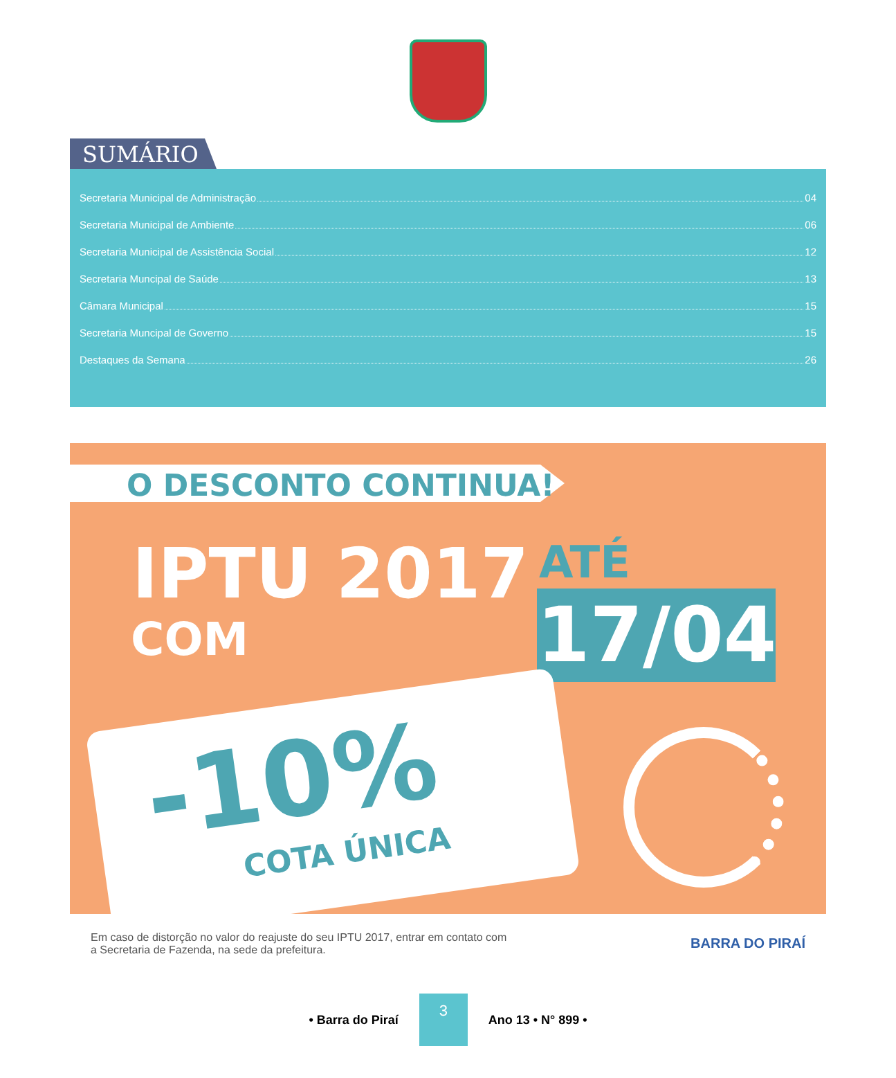SUMÁRIO
Secretaria Municipal de Administração 04
Secretaria Municipal de Ambiente 06
Secretaria Municipal de Assistência Social 12
Secretaria Muncipal de Saúde 13
Câmara Municipal 15
Secretaria Muncipal de Governo 15
Destaques da Semana 26
O DESCONTO CONTINUA!
IPTU 2017
COM
ATÉ
17/04
-10%
COTA ÚNICA
Em caso de distorção no valor do reajuste do seu IPTU 2017, entrar em contato com
a Secretaria de Fazenda, na sede da prefeitura.
BARRA DO PIRAÍ
• Barra do Piraí 3 Ano 13 • N° 899 •